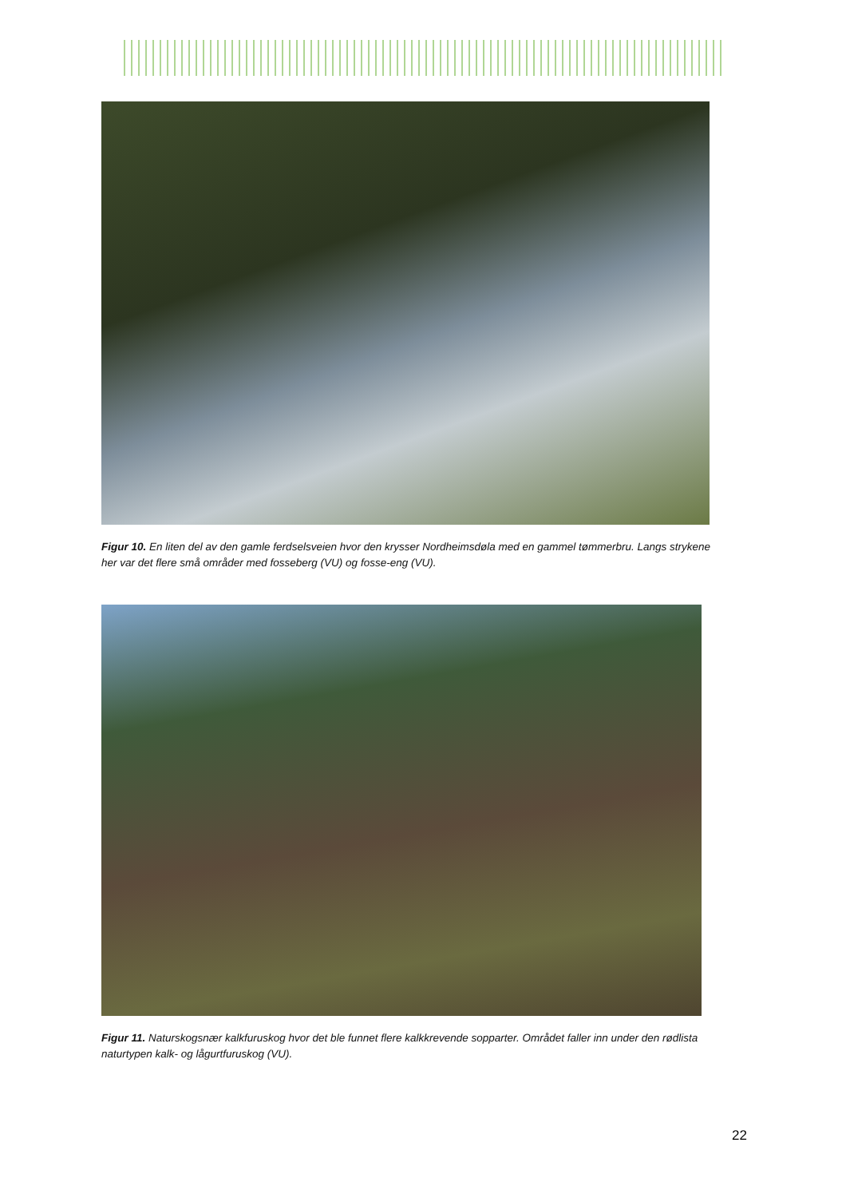Figur 10. En liten del av den gamle ferdselsveien hvor den krysser Nordheimsdøla med en gammel tømmerbru. Langs strykene her var det flere små områder med fosseberg (VU) og fosse-eng (VU).
Figur 11. Naturskogsnær kalkfuruskog hvor det ble funnet flere kalkkrevende sopparter. Området faller inn under den rødlista naturtypen kalk- og lågurtfuruskog (VU).
22